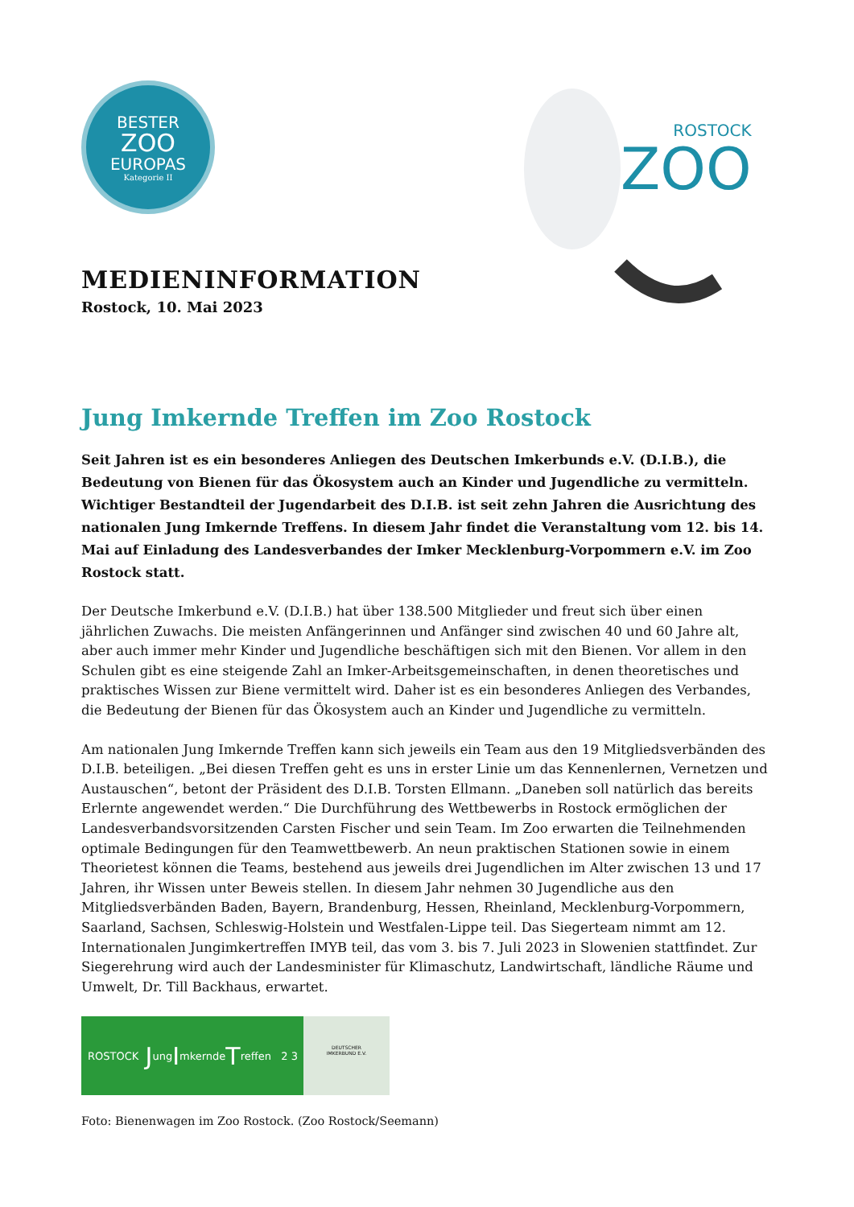BESTER
ZOO
EUROPAS
Kategorie II
ROSTOCK
ZOO
MEDIENINFORMATION
Rostock, 10. Mai 2023
Jung Imkernde Treffen im Zoo Rostock
Seit Jahren ist es ein besonderes Anliegen des Deutschen Imkerbunds e.V. (D.I.B.), die Bedeutung von Bienen für das Ökosystem auch an Kinder und Jugendliche zu vermitteln. Wichtiger Bestandteil der Jugendarbeit des D.I.B. ist seit zehn Jahren die Ausrichtung des nationalen Jung Imkernde Treffens. In diesem Jahr findet die Veranstaltung vom 12. bis 14. Mai auf Einladung des Landesverbandes der Imker Mecklenburg-Vorpommern e.V. im Zoo Rostock statt.
Der Deutsche Imkerbund e.V. (D.I.B.) hat über 138.500 Mitglieder und freut sich über einen jährlichen Zuwachs. Die meisten Anfängerinnen und Anfänger sind zwischen 40 und 60 Jahre alt, aber auch immer mehr Kinder und Jugendliche beschäftigen sich mit den Bienen. Vor allem in den Schulen gibt es eine steigende Zahl an Imker-Arbeitsgemeinschaften, in denen theoretisches und praktisches Wissen zur Biene vermittelt wird. Daher ist es ein besonderes Anliegen des Verbandes, die Bedeutung der Bienen für das Ökosystem auch an Kinder und Jugendliche zu vermitteln.
Am nationalen Jung Imkernde Treffen kann sich jeweils ein Team aus den 19 Mitgliedsverbänden des D.I.B. beteiligen. „Bei diesen Treffen geht es uns in erster Linie um das Kennenlernen, Vernetzen und Austauschen“, betont der Präsident des D.I.B. Torsten Ellmann. „Daneben soll natürlich das bereits Erlernte angewendet werden.“ Die Durchführung des Wettbewerbs in Rostock ermöglichen der Landesverbandsvorsitzenden Carsten Fischer und sein Team. Im Zoo erwarten die Teilnehmenden optimale Bedingungen für den Teamwettbewerb. An neun praktischen Stationen sowie in einem Theorietest können die Teams, bestehend aus jeweils drei Jugendlichen im Alter zwischen 13 und 17 Jahren, ihr Wissen unter Beweis stellen. In diesem Jahr nehmen 30 Jugendliche aus den Mitgliedsverbänden Baden, Bayern, Brandenburg, Hessen, Rheinland, Mecklenburg-Vorpommern, Saarland, Sachsen, Schleswig-Holstein und Westfalen-Lippe teil. Das Siegerteam nimmt am 12. Internationalen Jungimkertreffen IMYB teil, das vom 3. bis 7. Juli 2023 in Slowenien stattfindet. Zur Siegerehrung wird auch der Landesminister für Klimaschutz, Landwirtschaft, ländliche Räume und Umwelt, Dr. Till Backhaus, erwartet.
ROSTOCK J ung I mkernde T reffen 2 3
DEUTSCHER
IMKERBUND E.V.
Foto: Bienenwagen im Zoo Rostock. (Zoo Rostock/Seemann)